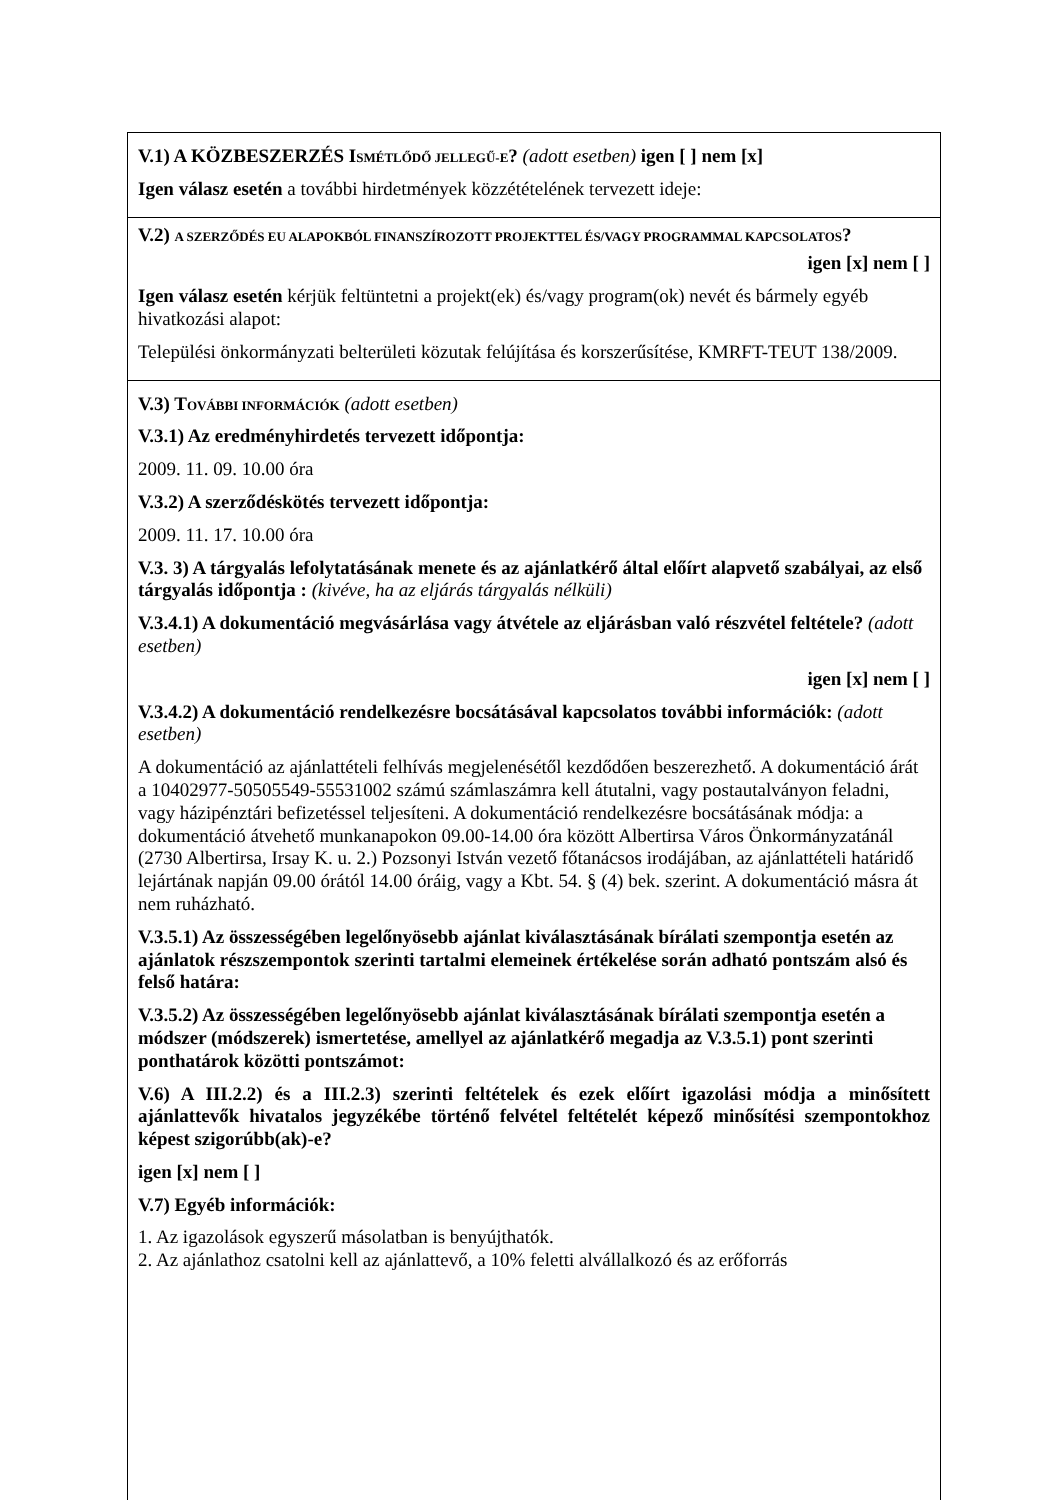V.1) A KÖZBESZERZÉS ISMÉTLŐDŐ JELLEGŰ-E? (adott esetben) igen [ ] nem [x]
Igen válasz esetén a további hirdetmények közzétételének tervezett ideje:
V.2) A SZERZŐDÉS EU ALAPOKBÓL FINANSZÍROZOTT PROJEKTTEL ÉS/VAGY PROGRAMMAL KAPCSOLATOS?
igen [x] nem [ ]
Igen válasz esetén kérjük feltüntetni a projekt(ek) és/vagy program(ok) nevét és bármely egyéb hivatkozási alapot:
Települési önkormányzati belterületi közutak felújítása és korszerűsítése, KMRFT-TEUT 138/2009.
V.3) TOVÁBBI INFORMÁCIÓK (adott esetben)
V.3.1) Az eredményhirdetés tervezett időpontja:
2009. 11. 09. 10.00 óra
V.3.2) A szerződéskötés tervezett időpontja:
2009. 11. 17. 10.00 óra
V.3. 3) A tárgyalás lefolytatásának menete és az ajánlatkérő által előírt alapvető szabályai, az első tárgyalás időpontja : (kivéve, ha az eljárás tárgyalás nélküli)
V.3.4.1) A dokumentáció megvásárlása vagy átvétele az eljárásban való részvétel feltétele? (adott esetben)
igen [x] nem [ ]
V.3.4.2) A dokumentáció rendelkezésre bocsátásával kapcsolatos további információk: (adott esetben)
A dokumentáció az ajánlattételi felhívás megjelenésétől kezdődően beszerezhető. A dokumentáció árát a 10402977-50505549-55531002 számú számlaszámra kell átutalni, vagy postautalványon feladni, vagy házipénztári befizetéssel teljesíteni. A dokumentáció rendelkezésre bocsátásának módja: a dokumentáció átvehető munkanapokon 09.00-14.00 óra között Albertirsa Város Önkormányzatánál (2730 Albertirsa, Irsay K. u. 2.) Pozsonyi István vezető főtanácsos irodájában, az ajánlattételi határidő lejártának napján 09.00 órától 14.00 óráig, vagy a Kbt. 54. § (4) bek. szerint. A dokumentáció másra át nem ruházható.
V.3.5.1) Az összességében legelőnyösebb ajánlat kiválasztásának bírálati szempontja esetén az ajánlatok részszempontok szerinti tartalmi elemeinek értékelése során adható pontszám alsó és felső határa:
V.3.5.2) Az összességében legelőnyösebb ajánlat kiválasztásának bírálati szempontja esetén a módszer (módszerek) ismertetése, amellyel az ajánlatkérő megadja az V.3.5.1) pont szerinti ponthatárok közötti pontszámot:
V.6) A III.2.2) és a III.2.3) szerinti feltételek és ezek előírt igazolási módja a minősített ajánlattevők hivatalos jegyzékébe történő felvétel feltételét képező minősítési szempontokhoz képest szigorúbb(ak)-e?
igen [x] nem [ ]
V.7) Egyéb információk:
1. Az igazolások egyszerű másolatban is benyújthatók.
2. Az ajánlathoz csatolni kell az ajánlattevő, a 10% feletti alvállalkozó és az erőforrás